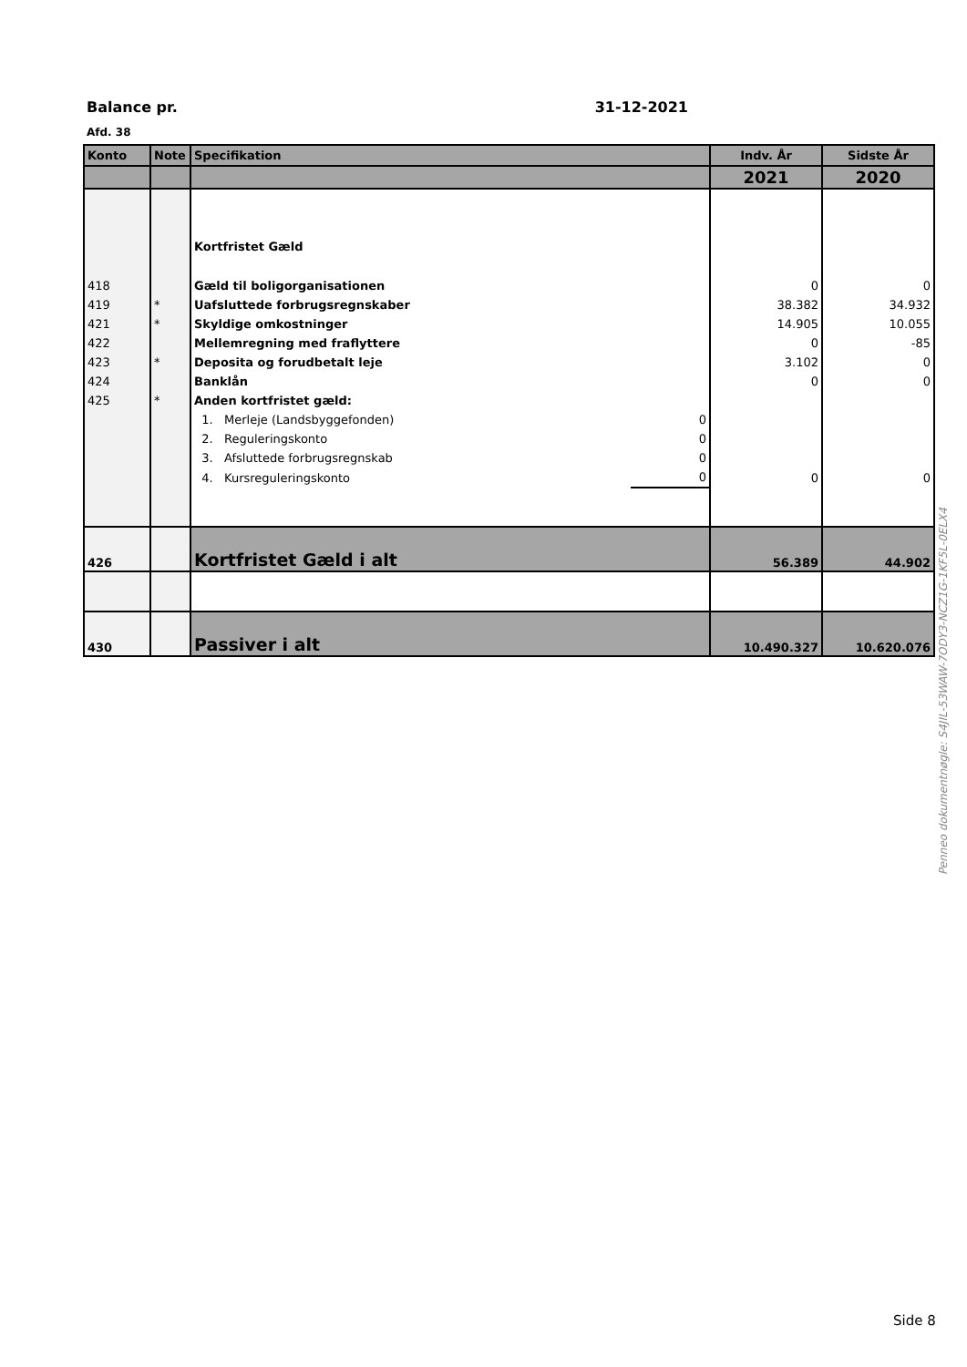Balance pr. 31-12-2021
Afd. 38
| Konto | Note | Specifikation | | Indv. År | Sidste År |
| --- | --- | --- | --- | --- | --- |
| | | | | 2021 | 2020 |
| | | Kortfristet Gæld | | | |
| 418 | | Gæld til boligorganisationen | | 0 | 0 |
| 419 | * | Uafsluttede forbrugsregnskaber | | 38.382 | 34.932 |
| 421 | * | Skyldige omkostninger | | 14.905 | 10.055 |
| 422 | | Mellemregning med fraflyttere | | 0 | -85 |
| 423 | * | Deposita og forudbetalt leje | | 3.102 | 0 |
| 424 | | Banklån | | 0 | 0 |
| 425 | * | Anden kortfristet gæld: | | | |
| | | 1. Merleje (Landsbyggefonden) | 0 | | |
| | | 2. Reguleringskonto | 0 | | |
| | | 3. Afsluttede forbrugsregnskab | 0 | | |
| | | 4. Kursreguleringskonto | 0 | 0 | 0 |
| 426 | | Kortfristet Gæld i alt | | 56.389 | 44.902 |
| 430 | | Passiver i alt | | 10.490.327 | 10.620.076 |
Penneo dokumentnøgle: S4JIL-53WAW-7ODY3-NCZ1G-1KF5L-0ELX4
Side 8